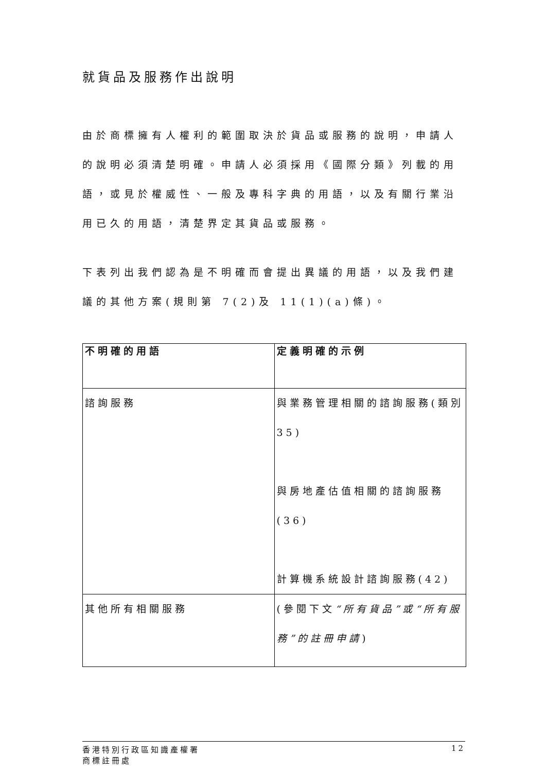就貨品及服務作出說明
由於商標擁有人權利的範圍取決於貨品或服務的說明，申請人的說明必須清楚明確。申請人必須採用《國際分類》列載的用語，或見於權威性、一般及專科字典的用語，以及有關行業沿用已久的用語，清楚界定其貨品或服務。
下表列出我們認為是不明確而會提出異議的用語，以及我們建議的其他方案(規則第 7(2)及 11(1)(a)條)。
| 不明確的用語 | 定義明確的示例 |
| --- | --- |
| 諮詢服務 | 與業務管理相關的諮詢服務(類別 35) 與房地產估值相關的諮詢服務(36) 計算機系統設計諮詢服務(42) |
| 其他所有相關服務 | (參閱下文 “所有貨品”或“所有服務”的註冊申請 ) |
香港特別行政區知識產權署
商標註冊處
12